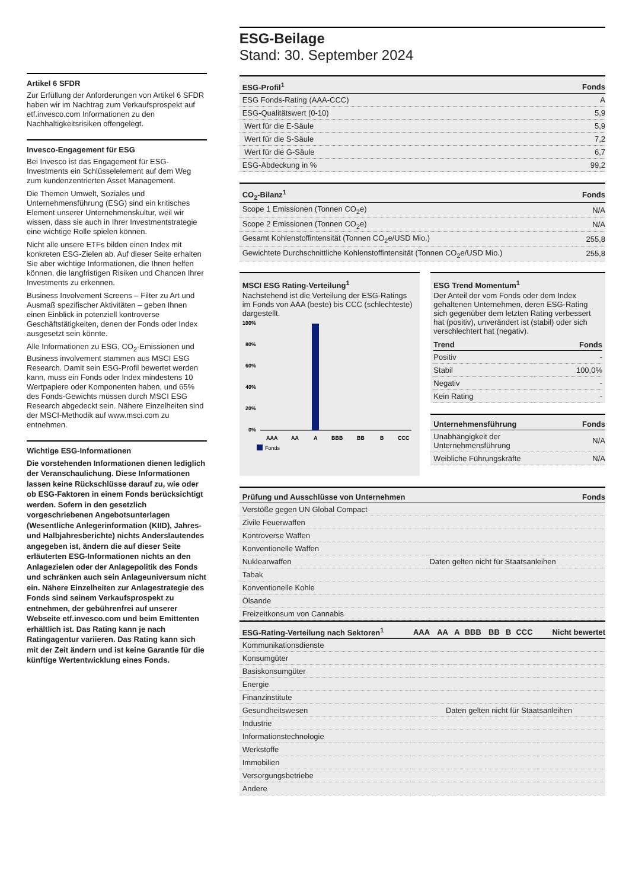Artikel 6 SFDR
Zur Erfüllung der Anforderungen von Artikel 6 SFDR haben wir im Nachtrag zum Verkaufsprospekt auf etf.invesco.com Informationen zu den Nachhaltigkeitsrisiken offengelegt.
Invesco-Engagement für ESG
Bei Invesco ist das Engagement für ESG-Investments ein Schlüsselelement auf dem Weg zum kundenzentrierten Asset Management.
Die Themen Umwelt, Soziales und Unternehmensführung (ESG) sind ein kritisches Element unserer Unternehmenskultur, weil wir wissen, dass sie auch in Ihrer Investmentstrategie eine wichtige Rolle spielen können.
Nicht alle unsere ETFs bilden einen Index mit konkreten ESG-Zielen ab. Auf dieser Seite erhalten Sie aber wichtige Informationen, die Ihnen helfen können, die langfristigen Risiken und Chancen Ihrer Investments zu erkennen.
Business Involvement Screens – Filter zu Art und Ausmaß spezifischer Aktivitäten – geben Ihnen einen Einblick in potenziell kontroverse Geschäftstätigkeiten, denen der Fonds oder Index ausgesetzt sein könnte.
Alle Informationen zu ESG, CO<sub>2</sub>-Emissionen und Business involvement stammen aus MSCI ESG Research. Damit sein ESG-Profil bewertet werden kann, muss ein Fonds oder Index mindestens 10 Wertpapiere oder Komponenten haben, und 65% des Fonds-Gewichts müssen durch MSCI ESG Research abgedeckt sein. Nähere Einzelheiten sind der MSCI-Methodik auf www.msci.com zu entnehmen.
Wichtige ESG-Informationen
Die vorstehenden Informationen dienen lediglich der Veranschaulichung. Diese Informationen lassen keine Rückschlüsse darauf zu, wie oder ob ESG-Faktoren in einem Fonds berücksichtigt werden. Sofern in den gesetzlich vorgeschriebenen Angebotsunterlagen (Wesentliche Anlegerinformation (KIID), Jahres- und Halbjahresberichte) nichts Anderslautendes angegeben ist, ändern die auf dieser Seite erläuterten ESG-Informationen nichts an den Anlagezielen oder der Anlagepolitik des Fonds und schränken auch sein Anlageuniversum nicht ein. Nähere Einzelheiten zur Anlagestrategie des Fonds sind seinem Verkaufsprospekt zu entnehmen, der gebührenfrei auf unserer Webseite etf.invesco.com und beim Emittenten erhältlich ist. Das Rating kann je nach Ratingagentur variieren. Das Rating kann sich mit der Zeit ändern und ist keine Garantie für die künftige Wertentwicklung eines Fonds.
ESG-Beilage
Stand: 30. September 2024
| ESG-Profil<sup>1</sup> | Fonds |
| --- | --- |
| ESG Fonds-Rating (AAA-CCC) | A |
| ESG-Qualitätswert (0-10) | 5,9 |
| Wert für die E-Säule | 5,9 |
| Wert für die S-Säule | 7,2 |
| Wert für die G-Säule | 6,7 |
| ESG-Abdeckung in % | 99,2 |
| CO<sub>2</sub>-Bilanz<sup>1</sup> | Fonds |
| --- | --- |
| Scope 1 Emissionen (Tonnen CO<sub>2</sub>e) | N/A |
| Scope 2 Emissionen (Tonnen CO<sub>2</sub>e) | N/A |
| Gesamt Kohlenstoffintensität (Tonnen CO<sub>2</sub>e/USD Mio.) | 255,8 |
| Gewichtete Durchschnittliche Kohlenstoffintensität (Tonnen CO<sub>2</sub>e/USD Mio.) | 255,8 |
MSCI ESG Rating-Verteilung<sup>1</sup>
Nachstehend ist die Verteilung der ESG-Ratings im Fonds von AAA (beste) bis CCC (schlechteste) dargestellt.
100%
80%
60%
40%
20%
0%
AAA
AA
A
BBB
BB
B
CCC
Fonds
ESG Trend Momentum<sup>1</sup>
Der Anteil der vom Fonds oder dem Index gehaltenen Unternehmen, deren ESG-Rating sich gegenüber dem letzten Rating verbessert hat (positiv), unverändert ist (stabil) oder sich verschlechtert hat (negativ).
| Trend | Fonds |
| --- | --- |
| Positiv | - |
| Stabil | 100,0% |
| Negativ | - |
| Kein Rating | - |
| Unternehmensführung | Fonds |
| --- | --- |
| Unabhängigkeit der Unternehmensführung | N/A |
| Weibliche Führungskräfte | N/A |
| Prüfung und Ausschlüsse von Unternehmen | | Fonds |
| --- | --- | --- |
| Verstöße gegen UN Global Compact | | |
| Zivile Feuerwaffen | | |
| Kontroverse Waffen | | |
| Konventionelle Waffen | | |
| Nuklearwaffen | Daten gelten nicht für Staatsanleihen | |
| Tabak | | |
| Konventionelle Kohle | | |
| Ölsande | | |
| Freizeitkonsum von Cannabis | | |
| ESG-Rating-Verteilung nach Sektoren<sup>1</sup> | AAA | AA | A | BBB | BB | B | CCC | Nicht bewertet |
| --- | --- | --- | --- | --- | --- | --- | --- | --- |
| Kommunikationsdienste | | | | | | | | |
| Konsumgüter | | | | | | | | |
| Basiskonsumgüter | | | | | | | | |
| Energie | | | | | | | | |
| Finanzinstitute | | | | | | | | |
| Gesundheitswesen | Daten gelten nicht für Staatsanleihen | | | | | | | |
| Industrie | | | | | | | | |
| Informationstechnologie | | | | | | | | |
| Werkstoffe | | | | | | | | |
| Immobilien | | | | | | | | |
| Versorgungsbetriebe | | | | | | | | |
| Andere | | | | | | | | |